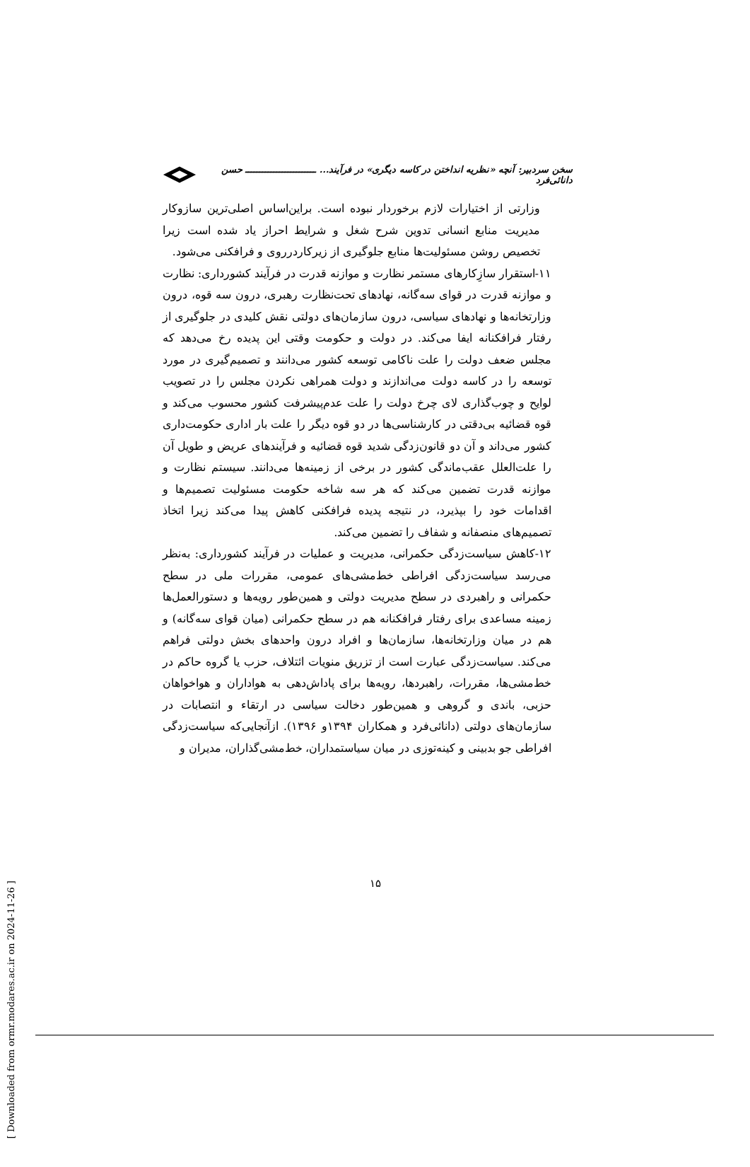سخن سردبیر: آنچه «نظریه انداختن در کاسه دیگری» در فرآیند... ـــــــــــــــــــــــــ حسن دانائی‌فرد
وزارتی از اختیارات لازم برخوردار نبوده است. براین‌اساس اصلی‌ترین سازوکار مدیریت منابع انسانی تدوین شرح شغل و شرایط احراز یاد شده است زیرا تخصیص روشن مسئولیت‌ها منابع جلوگیری از زیرکاردرروی و فرافکنی می‌شود.
۱۱-استقرار سازِکارهای مستمر نظارت و موازنه قدرت در فرآیند کشورداری: نظارت و موازنه قدرت در قوای سه‌گانه، نهادهای تحت‌نظارت رهبری، درون سه قوه، درون وزارتخانه‌ها و نهادهای سیاسی، درون سازمان‌های دولتی نقش کلیدی در جلوگیری از رفتار فرافکنانه ایفا می‌کند. در دولت و حکومت وقتی این پدیده رخ می‌دهد که مجلس ضعف دولت را علت ناکامی توسعه کشور می‌دانند و تصمیم‌گیری در مورد توسعه را در کاسه دولت می‌اندازند و دولت همراهی نکردن مجلس را در تصویب لوایح و چوب‌گذاری لای چرخ دولت را علت عدم‌پیشرفت کشور محسوب می‌کند و قوه قضائیه بی‌دقتی در کارشناسی‌ها در دو قوه دیگر را علت بار اداری حکومت‌داری کشور می‌داند و آن دو قانون‌زدگی شدید قوه قضائیه و فرآیندهای عریض و طویل آن را علت‌العلل عقب‌ماندگی کشور در برخی از زمینه‌ها می‌دانند. سیستم نظارت و موازنه قدرت تضمین می‌کند که هر سه شاخه حکومت مسئولیت تصمیم‌ها و اقدامات خود را بپذیرد، در نتیجه پدیده فرافکنی کاهش پیدا می‌کند زیرا اتخاذ تصمیم‌های منصفانه و شفاف را تضمین می‌کند.
۱۲-کاهش سیاست‌زدگی حکمرانی، مدیریت و عملیات در فرآیند کشورداری: به‌نظر می‌رسد سیاست‌زدگی افراطی خط‌مشی‌های عمومی، مقررات ملی در سطح حکمرانی و راهبردی در سطح مدیریت دولتی و همین‌طور رویه‌ها و دستورالعمل‌ها زمینه مساعدی برای رفتار فرافکنانه هم در سطح حکمرانی (میان قوای سه‌گانه) و هم در میان وزارتخانه‌ها، سازمان‌ها و افراد درون واحدهای بخش دولتی فراهم می‌کند. سیاست‌زدگی عبارت است از تزریق منویات ائتلاف، حزب یا گروه حاکم در خط‌مشی‌ها، مقررات، راهبردها، رویه‌ها برای پاداش‌دهی به هواداران و هواخواهان حزبی، باندی و گروهی و همین‌طور دخالت سیاسی در ارتقاء و انتصابات در سازمان‌های دولتی (دانائی‌فرد و همکاران ۱۳۹۴و ۱۳۹۶). ازآنجایی‌که سیاست‌زدگی افراطی جو بدبینی و کینه‌توزی در میان سیاستمداران، خط‌مشی‌گذاران، مدیران و
۱۵
[ Downloaded from ormr.modares.ac.ir on 2024-11-26 ]